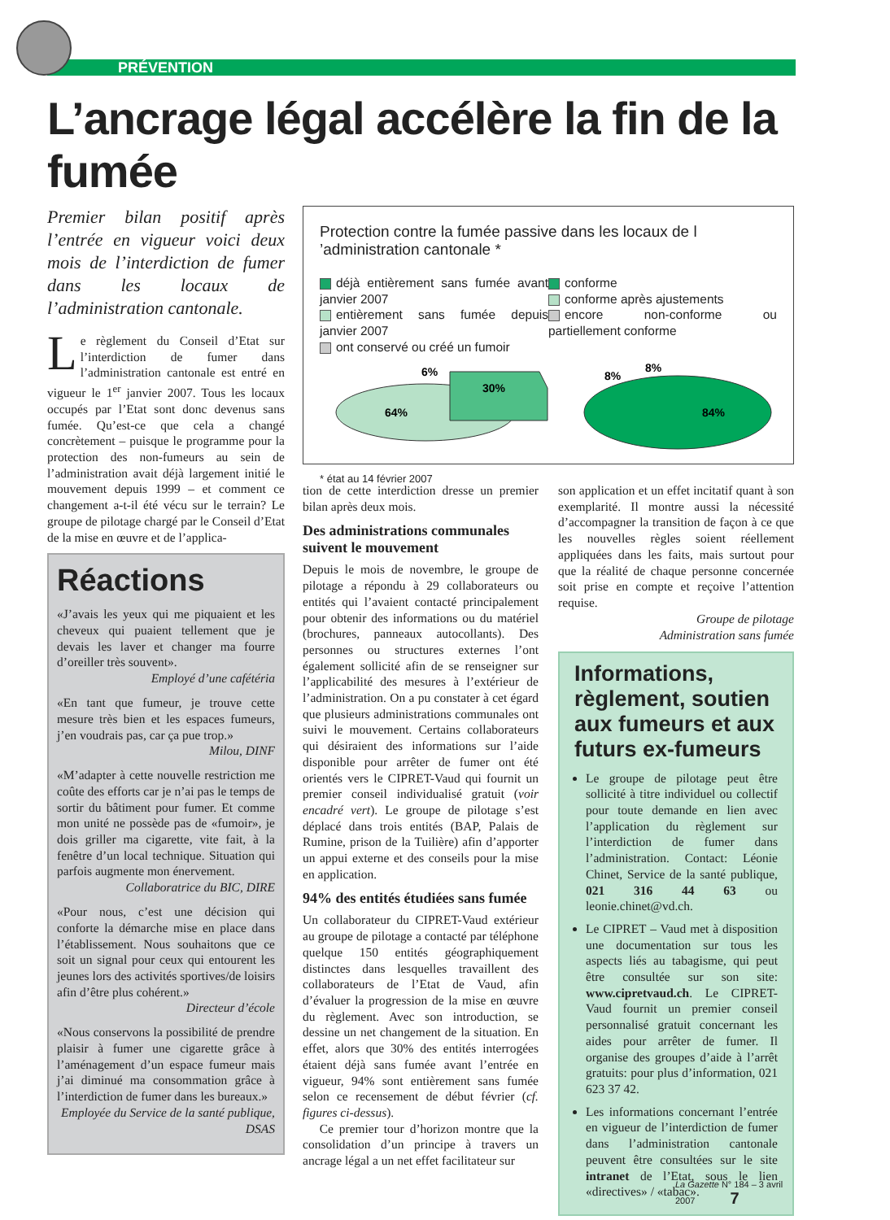PRÉVENTION
L’ancrage légal accélère la fin de la fumée
Premier bilan positif après l’entrée en vigueur voici deux mois de l’interdiction de fumer dans les locaux de l’administration cantonale.
Le règlement du Conseil d’Etat sur l’interdiction de fumer dans l’administration cantonale est entré en vigueur le 1<sup>er</sup> janvier 2007. Tous les locaux occupés par l’Etat sont donc devenus sans fumée. Qu’est-ce que cela a changé concrètement – puisque le programme pour la protection des non-fumeurs au sein de l’administration avait déjà largement initié le mouvement depuis 1999 – et comment ce changement a-t-il été vécu sur le terrain? Le groupe de pilotage chargé par le Conseil d’Etat de la mise en œuvre et de l’applica-
Réactions
«J’avais les yeux qui me piquaient et les cheveux qui puaient tellement que je devais les laver et changer ma fourre d’oreiller très souvent».
Employé d’une cafétéria
«En tant que fumeur, je trouve cette mesure très bien et les espaces fumeurs, j’en voudrais pas, car ça pue trop.»
Milou, DINF
«M’adapter à cette nouvelle restriction me coûte des efforts car je n’ai pas le temps de sortir du bâtiment pour fumer. Et comme mon unité ne possède pas de «fumoir», je dois griller ma cigarette, vite fait, à la fenêtre d’un local technique. Situation qui parfois augmente mon énervement.
Collaboratrice du BIC, DIRE
«Pour nous, c’est une décision qui conforte la démarche mise en place dans l’établissement. Nous souhaitons que ce soit un signal pour ceux qui entourent les jeunes lors des activités sportives/de loisirs afin d’être plus cohérent.»
Directeur d’école
«Nous conservons la possibilité de prendre plaisir à fumer une cigarette grâce à l’aménagement d’un espace fumeur mais j’ai diminué ma consommation grâce à l’interdiction de fumer dans les bureaux.»
Employée du Service de la santé publique, DSAS
Protection contre la fumée passive dans les locaux de l ’administration cantonale *
déjà entièrement sans fumée avant janvier 2007
entièrement sans fumée depuis janvier 2007
ont conservé ou créé un fumoir
conforme
conforme après ajustements
encore non-conforme ou partiellement conforme
64%
30%
6%
84%
8%
8%
* état au 14 février 2007
tion de cette interdiction dresse un premier bilan après deux mois.
Des administrations communales suivent le mouvement
Depuis le mois de novembre, le groupe de pilotage a répondu à 29 collaborateurs ou entités qui l’avaient contacté principalement pour obtenir des informations ou du matériel (brochures, panneaux autocollants). Des personnes ou structures externes l’ont également sollicité afin de se renseigner sur l’applicabilité des mesures à l’extérieur de l’administration. On a pu constater à cet égard que plusieurs administrations communales ont suivi le mouvement. Certains collaborateurs qui désiraient des informations sur l’aide disponible pour arrêter de fumer ont été orientés vers le CIPRET-Vaud qui fournit un premier conseil individualisé gratuit (voir encadré vert). Le groupe de pilotage s’est déplacé dans trois entités (BAP, Palais de Rumine, prison de la Tuilière) afin d’apporter un appui externe et des conseils pour la mise en application.
94% des entités étudiées sans fumée
Un collaborateur du CIPRET-Vaud extérieur au groupe de pilotage a contacté par téléphone quelque 150 entités géographiquement distinctes dans lesquelles travaillent des collaborateurs de l’Etat de Vaud, afin d’évaluer la progression de la mise en œuvre du règlement. Avec son introduction, se dessine un net changement de la situation. En effet, alors que 30% des entités interrogées étaient déjà sans fumée avant l’entrée en vigueur, 94% sont entièrement sans fumée selon ce recensement de début février (cf. figures ci-dessus).
Ce premier tour d’horizon montre que la consolidation d’un principe à travers un ancrage légal a un net effet facilitateur sur
son application et un effet incitatif quant à son exemplarité. Il montre aussi la nécessité d’accompagner la transition de façon à ce que les nouvelles règles soient réellement appliquées dans les faits, mais surtout pour que la réalité de chaque personne concernée soit prise en compte et reçoive l’attention requise.
Groupe de pilotage
Administration sans fumée
Informations, règlement, soutien aux fumeurs et aux futurs ex-fumeurs
Le groupe de pilotage peut être sollicité à titre individuel ou collectif pour toute demande en lien avec l’application du règlement sur l’interdiction de fumer dans l’administration. Contact: Léonie Chinet, Service de la santé publique, 021 316 44 63 ou leonie.chinet@vd.ch.
Le CIPRET – Vaud met à disposition une documentation sur tous les aspects liés au tabagisme, qui peut être consultée sur son site: www.cipretvaud.ch. Le CIPRET-Vaud fournit un premier conseil personnalisé gratuit concernant les aides pour arrêter de fumer. Il organise des groupes d’aide à l’arrêt gratuits: pour plus d’information, 021 623 37 42.
Les informations concernant l’entrée en vigueur de l’interdiction de fumer dans l’administration cantonale peuvent être consultées sur le site intranet de l’Etat, sous le lien «directives» / «tabac».
La Gazette N° 184 – 3 avril 2007 7